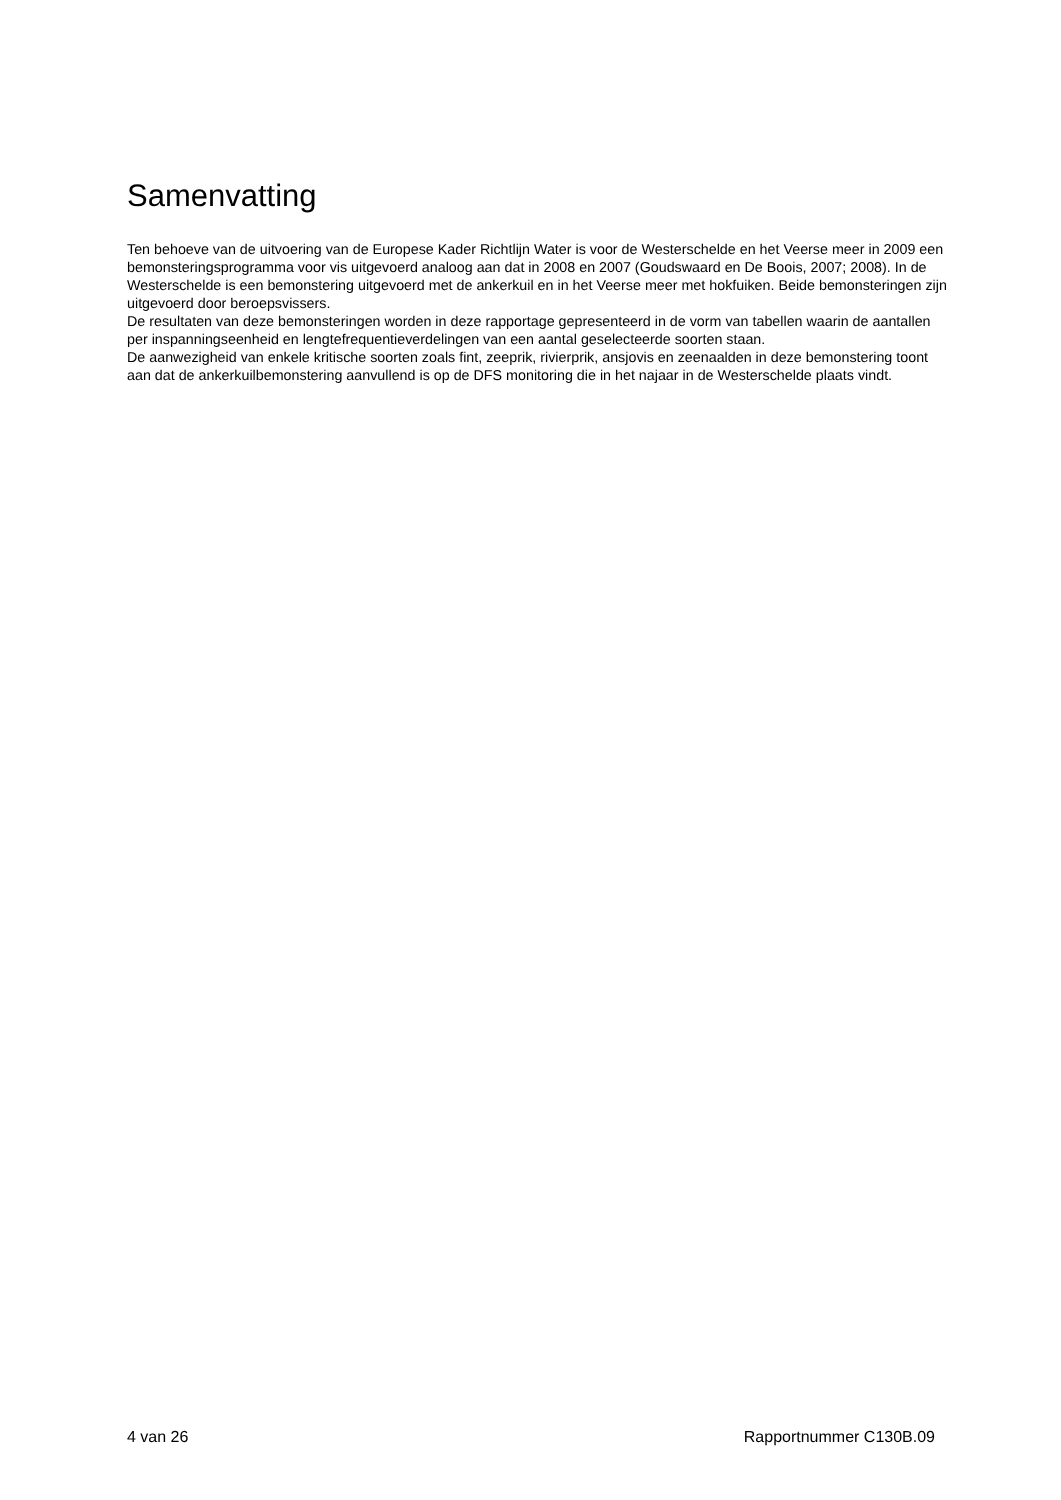Samenvatting
Ten behoeve van de uitvoering van de Europese Kader Richtlijn Water is voor de Westerschelde en het Veerse meer in 2009 een bemonsteringsprogramma voor vis uitgevoerd analoog aan dat in 2008 en 2007 (Goudswaard en De Boois, 2007; 2008). In de Westerschelde is een bemonstering uitgevoerd met de ankerkuil en in het Veerse meer met hokfuiken. Beide bemonsteringen zijn uitgevoerd door beroepsvissers.
De resultaten van deze bemonsteringen worden in deze rapportage gepresenteerd in de vorm van tabellen waarin de aantallen per inspanningseenheid en lengtefrequentieverdelingen van een aantal geselecteerde soorten staan.
De aanwezigheid van enkele kritische soorten zoals fint, zeeprik, rivierprik, ansjovis en zeenaalden in deze bemonstering toont aan dat de ankerkuilbemonstering aanvullend is op de DFS monitoring die in het najaar in de Westerschelde plaats vindt.
4 van 26 Rapportnummer C130B.09